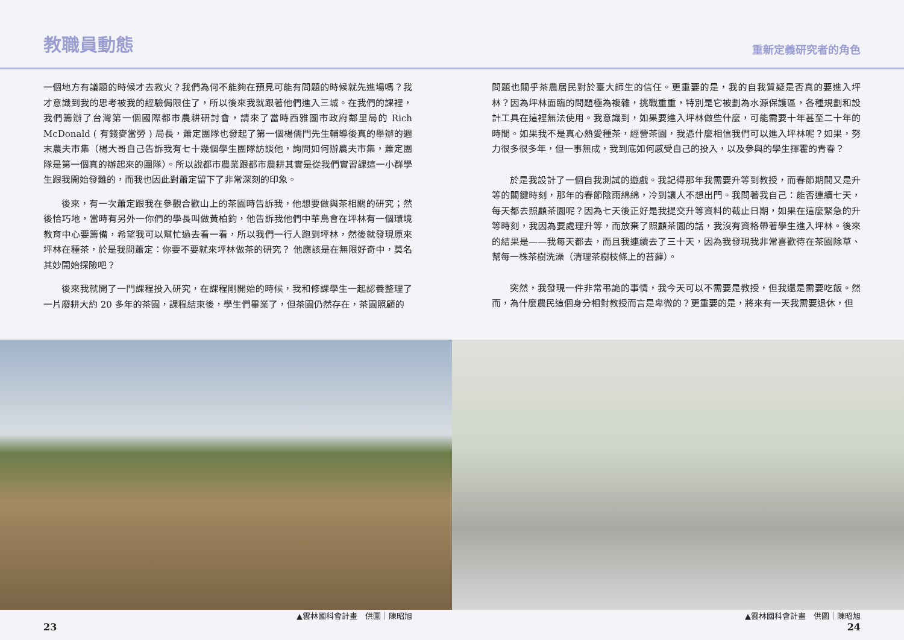教職員動態
重新定義研究者的角色
一個地方有議題的時候才去救火？我們為何不能夠在預見可能有問題的時候就先進場嗎？我才意識到我的思考被我的經驗侷限住了，所以後來我就跟著他們進入三城。在我們的課裡，我們籌辦了台灣第一個國際都市農耕研討會，請來了當時西雅圖市政府鄰里局的 Rich McDonald ( 有錢麥當勞 ) 局長，蕭定團隊也發起了第一個楊儒門先生輔導後真的舉辦的週末農夫市集（楊大哥自己告訴我有七十幾個學生團隊訪談他，詢問如何辦農夫市集，蕭定團隊是第一個真的辦起來的團隊）。所以說都市農業跟都市農耕其實是從我們實習課這一小群學生跟我開始發難的，而我也因此對蕭定留下了非常深刻的印象。
後來，有一次蕭定跟我在參觀合歡山上的茶園時告訴我，他想要做與茶相關的研究；然後恰巧地，當時有另外一你們的學長叫做黃柏鈞，他告訴我他們中華鳥會在坪林有一個環境教育中心要籌備，希望我可以幫忙過去看一看，所以我們一行人跑到坪林，然後就發現原來坪林在種茶，於是我問蕭定：你要不要就來坪林做茶的研究？ 他應該是在無限好奇中，莫名其妙開始探險吧？
後來我就開了一門課程投入研究，在課程剛開始的時候，我和修課學生一起認養整理了一片廢耕大約 20 多年的茶園，課程結束後，學生們畢業了，但茶園仍然存在，茶園照顧的
問題也關乎茶農居民對於臺大師生的信任。更重要的是，我的自我質疑是否真的要進入坪林？因為坪林面臨的問題極為複雜，挑戰重重，特別是它被劃為水源保護區，各種規劃和設計工具在這裡無法使用。我意識到，如果要進入坪林做些什麼，可能需要十年甚至二十年的時間。如果我不是真心熱愛種茶，經營茶園，我憑什麼相信我們可以進入坪林呢？如果，努力很多很多年，但一事無成，我到底如何感受自己的投入，以及參與的學生揮霍的青春？
於是我設計了一個自我測試的遊戲。我記得那年我需要升等到教授，而春節期間又是升等的關鍵時刻，那年的春節陰雨綿綿，冷到讓人不想出門。我問著我自己：能否連續七天，每天都去照顧茶園呢？因為七天後正好是我提交升等資料的截止日期，如果在這麼緊急的升等時刻，我因為要處理升等，而放棄了照顧茶園的話，我沒有資格帶著學生進入坪林。後來的結果是——我每天都去，而且我連續去了三十天，因為我發現我非常喜歡待在茶園除草、幫每一株茶樹洗澡（清理茶樹枝條上的苔蘚）。
突然，我發現一件非常弔詭的事情，我今天可以不需要是教授，但我還是需要吃飯。然而，為什麼農民這個身分相對教授而言是卑微的？更重要的是，將來有一天我需要退休，但
▲雲林國科會計畫　供圖｜陳昭旭
23
▲雲林國科會計畫　供圖｜陳昭旭
24